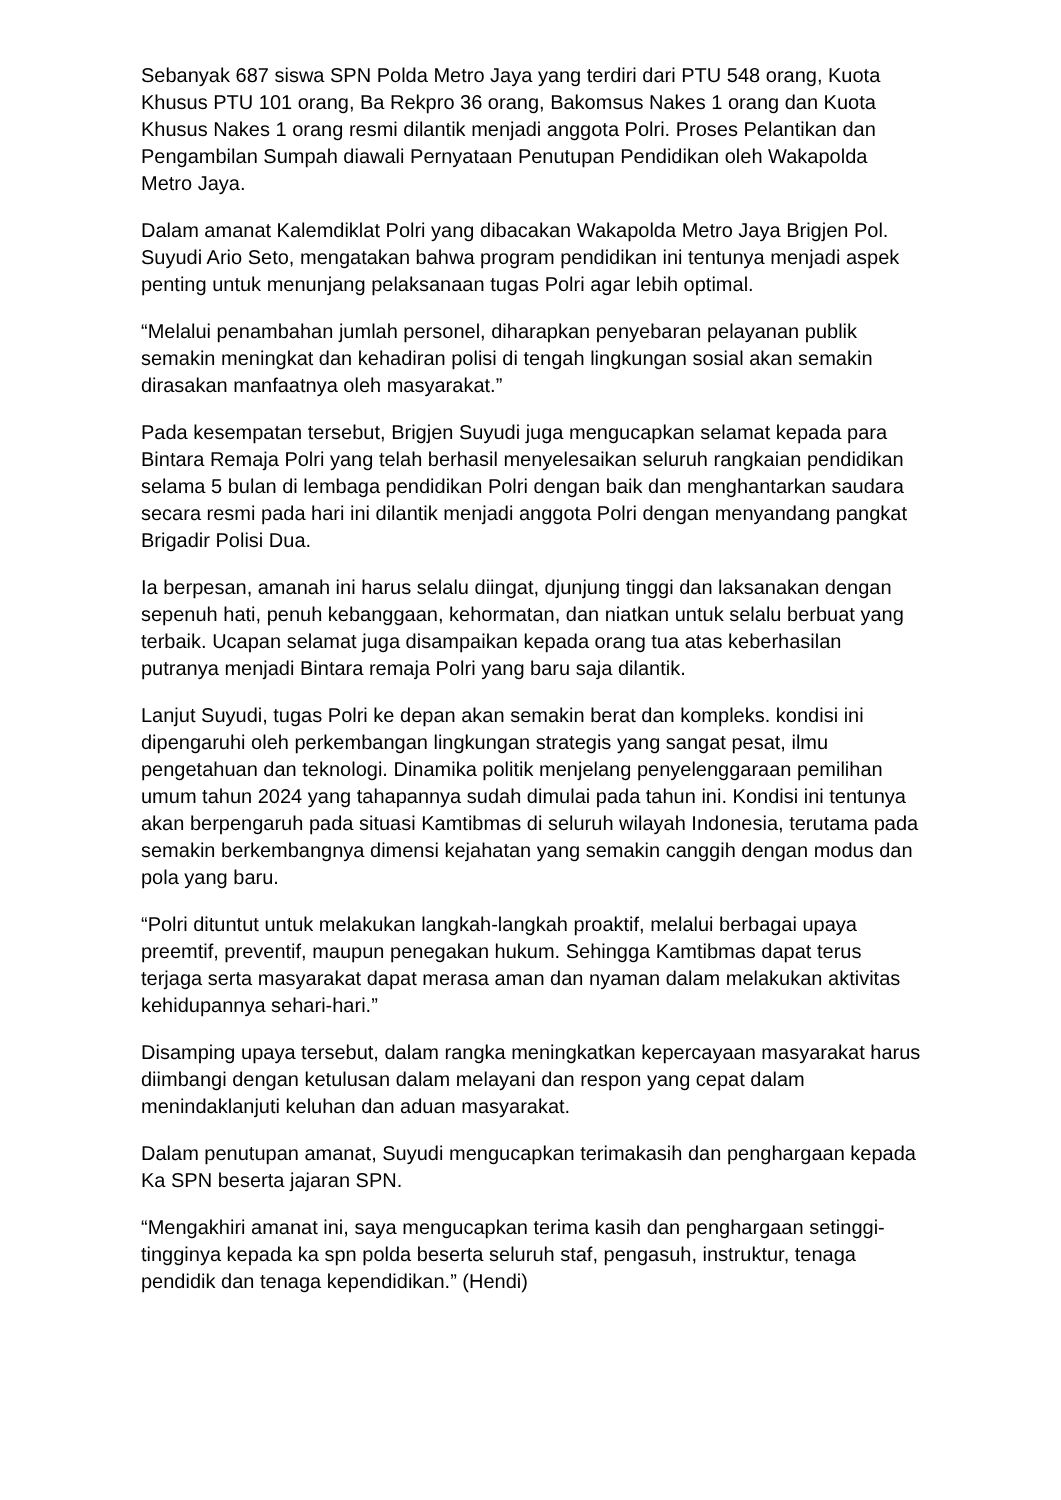Sebanyak 687 siswa SPN Polda Metro Jaya yang terdiri dari PTU 548 orang, Kuota Khusus PTU 101 orang, Ba Rekpro 36 orang, Bakomsus Nakes 1 orang dan Kuota Khusus Nakes 1 orang resmi dilantik menjadi anggota Polri. Proses Pelantikan dan Pengambilan Sumpah diawali Pernyataan Penutupan Pendidikan oleh Wakapolda Metro Jaya.
Dalam amanat Kalemdiklat Polri yang dibacakan Wakapolda Metro Jaya Brigjen Pol. Suyudi Ario Seto, mengatakan bahwa program pendidikan ini tentunya menjadi aspek penting untuk menunjang pelaksanaan tugas Polri agar lebih optimal.
“Melalui penambahan jumlah personel, diharapkan penyebaran pelayanan publik semakin meningkat dan kehadiran polisi di tengah lingkungan sosial akan semakin dirasakan manfaatnya oleh masyarakat.”
Pada kesempatan tersebut, Brigjen Suyudi juga mengucapkan selamat kepada para Bintara Remaja Polri yang telah berhasil menyelesaikan seluruh rangkaian pendidikan selama 5 bulan di lembaga pendidikan Polri dengan baik dan menghantarkan saudara secara resmi pada hari ini dilantik menjadi anggota Polri dengan menyandang pangkat Brigadir Polisi Dua.
Ia berpesan, amanah ini harus selalu diingat, djunjung tinggi dan laksanakan dengan sepenuh hati, penuh kebanggaan, kehormatan, dan niatkan untuk selalu berbuat yang terbaik. Ucapan selamat juga disampaikan kepada orang tua atas keberhasilan putranya menjadi Bintara remaja Polri yang baru saja dilantik.
Lanjut Suyudi, tugas Polri ke depan akan semakin berat dan kompleks. kondisi ini dipengaruhi oleh perkembangan lingkungan strategis yang sangat pesat, ilmu pengetahuan dan teknologi. Dinamika politik menjelang penyelenggaraan pemilihan umum tahun 2024 yang tahapannya sudah dimulai pada tahun ini. Kondisi ini tentunya akan berpengaruh pada situasi Kamtibmas di seluruh wilayah Indonesia, terutama pada semakin berkembangnya dimensi kejahatan yang semakin canggih dengan modus dan pola yang baru.
“Polri dituntut untuk melakukan langkah-langkah proaktif, melalui berbagai upaya preemtif, preventif, maupun penegakan hukum. Sehingga Kamtibmas dapat terus terjaga serta masyarakat dapat merasa aman dan nyaman dalam melakukan aktivitas kehidupannya sehari-hari.”
Disamping upaya tersebut, dalam rangka meningkatkan kepercayaan masyarakat harus diimbangi dengan ketulusan dalam melayani dan respon yang cepat dalam menindaklanjuti keluhan dan aduan masyarakat.
Dalam penutupan amanat, Suyudi mengucapkan terimakasih dan penghargaan kepada Ka SPN beserta jajaran SPN.
“Mengakhiri amanat ini, saya mengucapkan terima kasih dan penghargaan setinggi-tingginya kepada ka spn polda beserta seluruh staf, pengasuh, instruktur, tenaga pendidik dan tenaga kependidikan.” (Hendi)